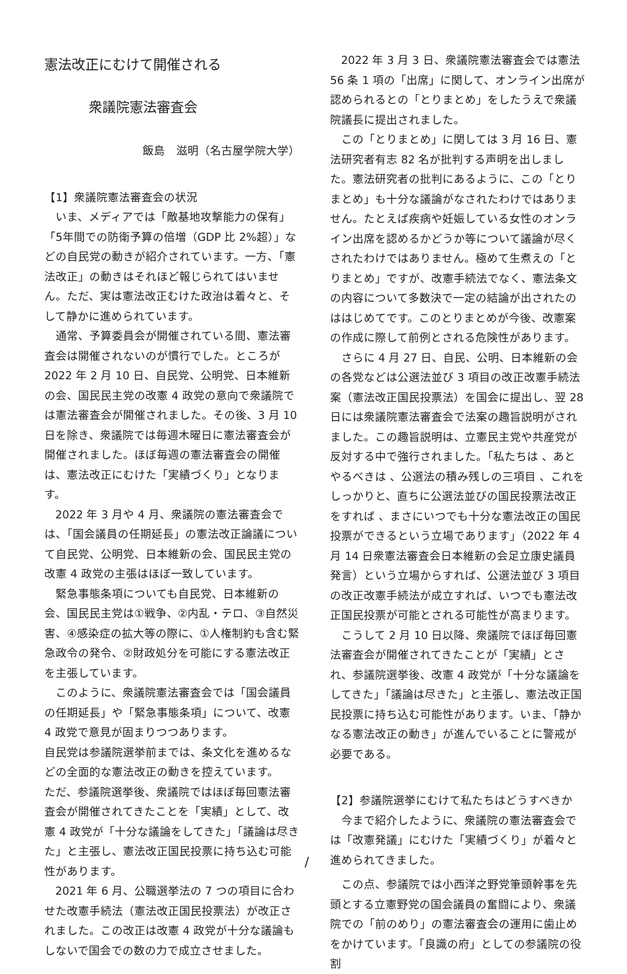憲法改正にむけて開催される
衆議院憲法審査会
飯島　滋明（名古屋学院大学）
【1】衆議院憲法審査会の状況
いま、メディアでは「敵基地攻撃能力の保有」「5年間での防衛予算の倍増（GDP 比 2%超）」などの自民党の動きが紹介されています。一方、「憲法改正」の動きはそれほど報じられてはいません。ただ、実は憲法改正むけた政治は着々と、そして静かに進められています。
通常、予算委員会が開催されている間、憲法審査会は開催されないのが慣行でした。ところが 2022 年 2 月 10 日、自民党、公明党、日本維新の会、国民民主党の改憲 4 政党の意向で衆議院では憲法審査会が開催されました。その後、3 月 10 日を除き、衆議院では毎週木曜日に憲法審査会が開催されました。ほぼ毎週の憲法審査会の開催は、憲法改正にむけた「実績づくり」となります。
2022 年 3 月や 4 月、衆議院の憲法審査会では、「国会議員の任期延長」の憲法改正論議について自民党、公明党、日本維新の会、国民民主党の改憲 4 政党の主張はほぼ一致しています。
緊急事態条項についても自民党、日本維新の会、国民民主党は①戦争、②内乱・テロ、③自然災害、④感染症の拡大等の際に、①人権制約も含む緊急政令の発令、②財政処分を可能にする憲法改正を主張しています。
このように、衆議院憲法審査会では「国会議員の任期延長」や「緊急事態条項」について、改憲 4 政党で意見が固まりつつあります。
自民党は参議院選挙前までは、条文化を進めるなどの全面的な憲法改正の動きを控えています。
ただ、参議院選挙後、衆議院ではほぼ毎回憲法審査会が開催されてきたことを「実績」として、改憲 4 政党が「十分な議論をしてきた」「議論は尽きた」と主張し、憲法改正国民投票に持ち込む可能性があります。
2021 年 6 月、公職選挙法の 7 つの項目に合わせた改憲手続法（憲法改正国民投票法）が改正されました。この改正は改憲 4 政党が十分な議論もしないで国会での数の力で成立させました。
2022 年 3 月 3 日、衆議院憲法審査会では憲法 56 条 1 項の「出席」に関して、オンライン出席が認められるとの「とりまとめ」をしたうえで衆議院議長に提出されました。
この「とりまとめ」に関しては 3 月 16 日、憲法研究者有志 82 名が批判する声明を出しました。憲法研究者の批判にあるように、この「とりまとめ」も十分な議論がなされたわけではありません。たとえば疾病や妊娠している女性のオンライン出席を認めるかどうか等について議論が尽くされたわけではありません。極めて生煮えの「とりまとめ」ですが、改憲手続法でなく、憲法条文の内容について多数決で一定の結論が出されたのははじめてです。このとりまとめが今後、改憲案の作成に際して前例とされる危険性があります。
さらに 4 月 27 日、自民、公明、日本維新の会の各党などは公選法並び 3 項目の改正改憲手続法案（憲法改正国民投票法）を国会に提出し、翌 28 日には衆議院憲法審査会で法案の趣旨説明がされました。この趣旨説明は、立憲民主党や共産党が反対する中で強行されました。「私たちは 、あとやるべきは 、公選法の積み残しの三項目 、これをしっかりと、直ちに公選法並びの国民投票法改正をすれば 、まさにいつでも十分な憲法改正の国民投票ができるという立場であります」（2022 年 4 月 14 日衆憲法審査会日本維新の会足立康史議員発言）という立場からすれば、公選法並び 3 項目の改正改憲手続法が成立すれば、いつでも憲法改正国民投票が可能とされる可能性が高まります。
こうして 2 月 10 日以降、衆議院でほぼ毎回憲法審査会が開催されてきたことが「実績」とされ、参議院選挙後、改憲 4 政党が「十分な議論をしてきた」「議論は尽きた」と主張し、憲法改正国民投票に持ち込む可能性があります。いま、「静かなる憲法改正の動き」が進んでいることに警戒が必要である。
【2】参議院選挙にむけて私たちはどうすべきか
今まで紹介したように、衆議院の憲法審査会では「改憲発議」にむけた「実績づくり」が着々と進められてきました。
この点、参議院では小西洋之野党筆頭幹事を先頭とする立憲野党の国会議員の奮闘により、衆議院での「前のめり」の憲法審査会の運用に歯止めをかけています。「良識の府」としての参議院の役割
/